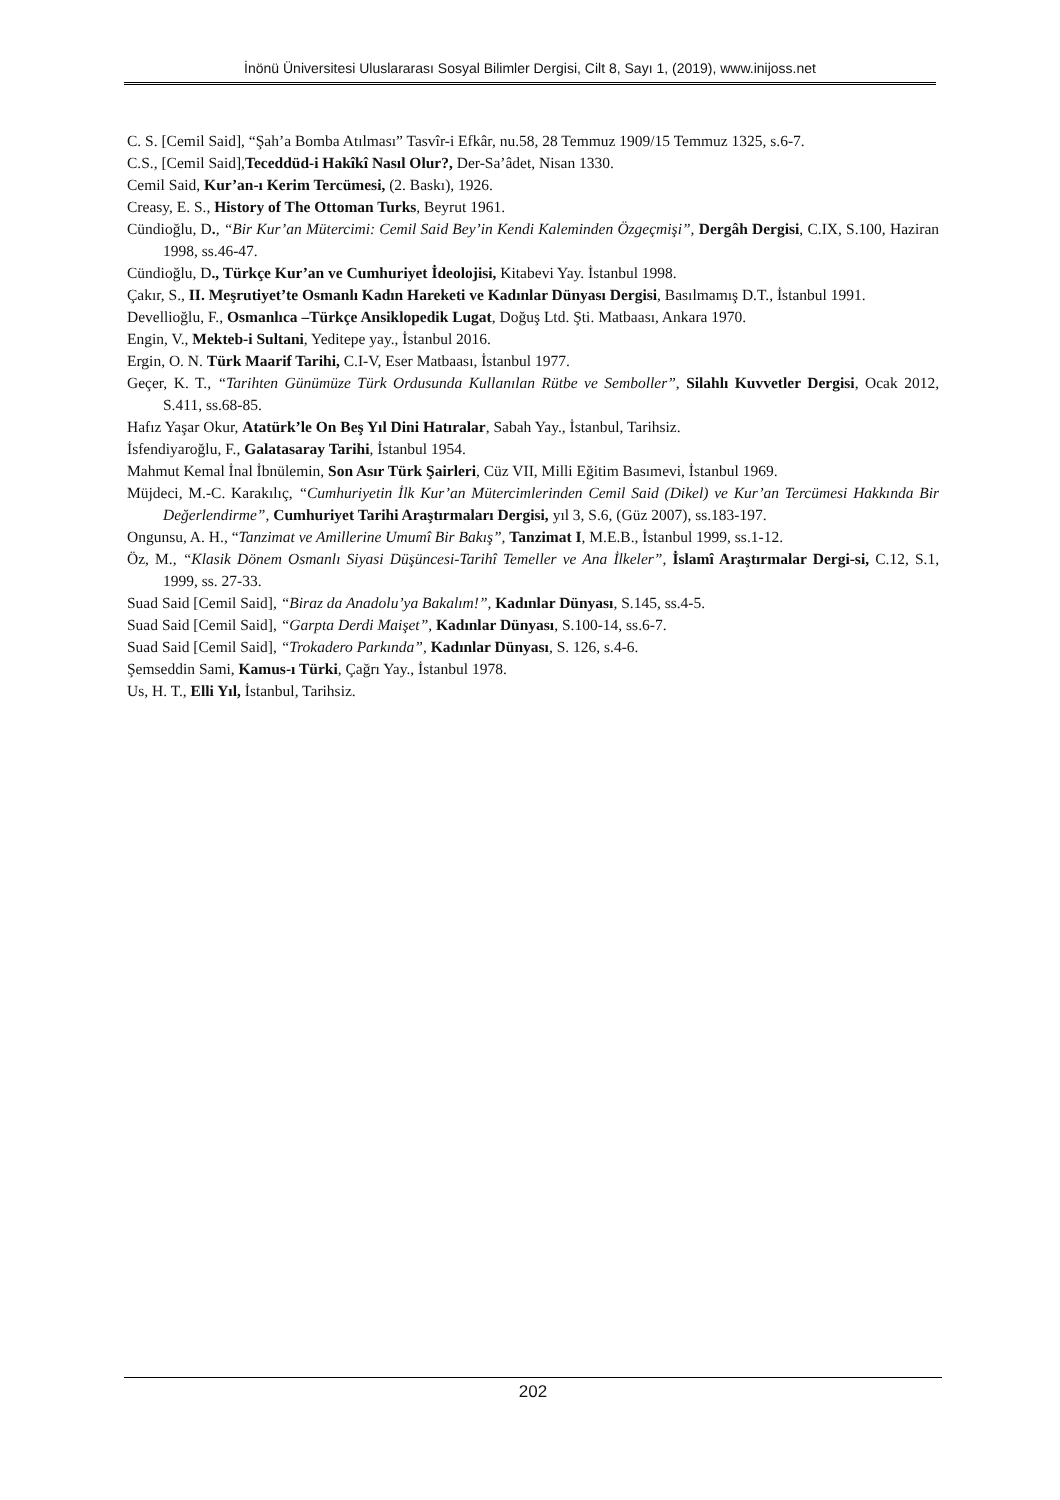İnönü Üniversitesi Uluslararası Sosyal Bilimler Dergisi, Cilt 8, Sayı 1, (2019), www.inijoss.net
C. S. [Cemil Said], “Şah’a Bomba Atılması” Tasvîr-i Efkâr, nu.58, 28 Temmuz 1909/15 Temmuz 1325, s.6-7.
C.S., [Cemil Said],Teceddüd-i Hakîkî Nasıl Olur?, Der-Sa’âdet, Nisan 1330.
Cemil Said, Kur’an-ı Kerim Tercümesi, (2. Baskı), 1926.
Creasy, E. S., History of The Ottoman Turks, Beyrut 1961.
Cündioğlu, D., “Bir Kur’an Mütercimi: Cemil Said Bey’in Kendi Kaleminden Özgeçmişi”, Dergâh Dergisi, C.IX, S.100, Haziran 1998, ss.46-47.
Cündioğlu, D., Türkçe Kur’an ve Cumhuriyet İdeolojisi, Kitabevi Yay. İstanbul 1998.
Çakır, S., II. Meşrutiyet’te Osmanlı Kadın Hareketi ve Kadınlar Dünyası Dergisi, Basılmamış D.T., İstanbul 1991.
Devellioğlu, F., Osmanlıca –Türkçe Ansiklopedik Lugat, Doğuş Ltd. Şti. Matbaası, Ankara 1970.
Engin, V., Mekteb-i Sultani, Yeditepe yay., İstanbul 2016.
Ergin, O. N. Türk Maarif Tarihi, C.I-V, Eser Matbaası, İstanbul 1977.
Geçer, K. T., “Tarihten Günümüze Türk Ordusunda Kullanılan Rütbe ve Semboller”, Silahlı Kuvvetler Dergisi, Ocak 2012, S.411, ss.68-85.
Hafız Yaşar Okur, Atatürk’le On Beş Yıl Dini Hatıralar, Sabah Yay., İstanbul, Tarihsiz.
İsfendiyaroğlu, F., Galatasaray Tarihi, İstanbul 1954.
Mahmut Kemal İnal İbnülemin, Son Asır Türk Şairleri, Cüz VII, Milli Eğitim Basımevi, İstanbul 1969.
Müjdeci, M.-C. Karakılıç, “Cumhuriyetin İlk Kur’an Mütercimlerinden Cemil Said (Dikel) ve Kur’an Tercümesi Hakkında Bir Değerlendirme”, Cumhuriyet Tarihi Araştırmaları Dergisi, yıl 3, S.6, (Güz 2007), ss.183-197.
Ongunsu, A. H., “Tanzimat ve Amillerine Umumî Bir Bakış”, Tanzimat I, M.E.B., İstanbul 1999, ss.1-12.
Öz, M., “Klasik Dönem Osmanlı Siyasi Düşüncesi-Tarihî Temeller ve Ana İlkeler”, İslamî Araştırmalar Dergi-si, C.12, S.1, 1999, ss. 27-33.
Suad Said [Cemil Said], “Biraz da Anadolu’ya Bakalım!”, Kadınlar Dünyası, S.145, ss.4-5.
Suad Said [Cemil Said], “Garpta Derdi Maişet”, Kadınlar Dünyası, S.100-14, ss.6-7.
Suad Said [Cemil Said], “Trokadero Parkında”, Kadınlar Dünyası, S. 126, s.4-6.
Şemseddin Sami, Kamus-ı Türki, Çağrı Yay., İstanbul 1978.
Us, H. T., Elli Yıl, İstanbul, Tarihsiz.
202